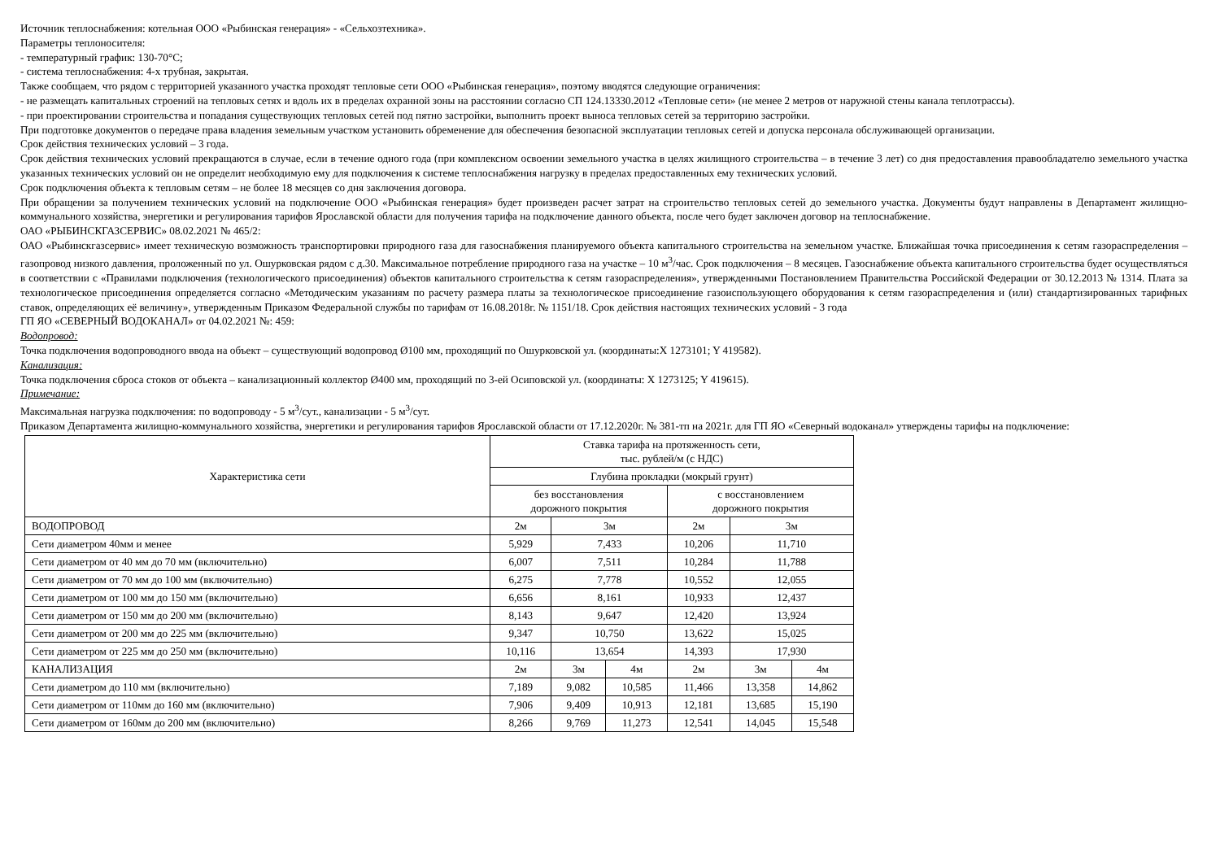Источник теплоснабжения: котельная ООО «Рыбинская генерация» - «Сельхозтехника».
Параметры теплоносителя:
- температурный график: 130-70°С;
- система теплоснабжения: 4-х трубная, закрытая.
Также сообщаем, что рядом с территорией указанного участка проходят тепловые сети ООО «Рыбинская генерация», поэтому вводятся следующие ограничения:
- не размещать капитальных строений на тепловых сетях и вдоль их в пределах охранной зоны на расстоянии согласно СП 124.13330.2012 «Тепловые сети» (не менее 2 метров от наружной стены канала теплотрассы).
- при проектировании строительства и попадания существующих тепловых сетей под пятно застройки, выполнить проект выноса тепловых сетей за территорию застройки.
При подготовке документов о передаче права владения земельным участком установить обременение для обеспечения безопасной эксплуатации тепловых сетей и допуска персонала обслуживающей организации.
Срок действия технических условий – 3 года.
Срок действия технических условий прекращаются в случае, если в течение одного года (при комплексном освоении земельного участка в целях жилищного строительства – в течение 3 лет) со дня предоставления правообладателю земельного участка указанных технических условий он не определит необходимую ему для подключения к системе теплоснабжения нагрузку в пределах предоставленных ему технических условий.
Срок подключения объекта к тепловым сетям – не более 18 месяцев со дня заключения договора.
При обращении за получением технических условий на подключение ООО «Рыбинская генерация» будет произведен расчет затрат на строительство тепловых сетей до земельного участка. Документы будут направлены в Департамент жилищно-коммунального хозяйства, энергетики и регулирования тарифов Ярославской области для получения тарифа на подключение данного объекта, после чего будет заключен договор на теплоснабжение.
ОАО «РЫБИНСКГАЗСЕРВИС» 08.02.2021 № 465/2:
ОАО «Рыбинскгазсервис» имеет техническую возможность транспортировки природного газа для газоснабжения планируемого объекта капитального строительства на земельном участке. Ближайшая точка присоединения к сетям газораспределения – газопровод низкого давления, проложенный по ул. Ошурковская рядом с д.30. Максимальное потребление природного газа на участке – 10 м<sup>3</sup>/час. Срок подключения – 8 месяцев. Газоснабжение объекта капитального строительства будет осуществляться в соответствии с «Правилами подключения (технологического присоединения) объектов капитального строительства к сетям газораспределения», утвержденными Постановлением Правительства Российской Федерации от 30.12.2013 № 1314. Плата за технологическое присоединения определяется согласно «Методическим указаниям по расчету размера платы за технологическое присоединение газоиспользующего оборудования к сетям газораспределения и (или) стандартизированных тарифных ставок, определяющих её величину», утвержденным Приказом Федеральной службы по тарифам от 16.08.2018г. № 1151/18. Срок действия настоящих технических условий - 3 года
ГП ЯО «СЕВЕРНЫЙ ВОДОКАНАЛ» от 04.02.2021 №: 459:
Водопровод:
Точка подключения водопроводного ввода на объект – существующий водопровод Ø100 мм, проходящий по Ошурковской ул. (координаты:X 1273101; Y 419582).
Канализация:
Точка подключения сброса стоков от объекта – канализационный коллектор Ø400 мм, проходящий по 3-ей Осиповской ул. (координаты: X 1273125; Y 419615).
Примечание:
Максимальная нагрузка подключения: по водопроводу - 5 м<sup>3</sup>/сут., канализации - 5 м<sup>3</sup>/сут.
Приказом Департамента жилищно-коммунального хозяйства, энергетики и регулирования тарифов Ярославской области от 17.12.2020г. № 381-тп на 2021г. для ГП ЯО «Северный водоканал» утверждены тарифы на подключение:
| Характеристика сети | Ставка тарифа на протяженность сети, тыс. рублей/м (с НДС) | | | | | |
| | Глубина прокладки (мокрый грунт) | | | | | |
| | без восстановления дорожного покрытия | | | с восстановлением дорожного покрытия | | |
| ВОДОПРОВОД | 2м | 3м | | 2м | 3м | |
| Сети диаметром 40мм и менее | 5,929 | 7,433 | | 10,206 | 11,710 | |
| Сети диаметром от 40 мм до 70 мм (включительно) | 6,007 | 7,511 | | 10,284 | 11,788 | |
| Сети диаметром от 70 мм до 100 мм (включительно) | 6,275 | 7,778 | | 10,552 | 12,055 | |
| Сети диаметром от 100 мм до 150 мм (включительно) | 6,656 | 8,161 | | 10,933 | 12,437 | |
| Сети диаметром от 150 мм до 200 мм (включительно) | 8,143 | 9,647 | | 12,420 | 13,924 | |
| Сети диаметром от 200 мм до 225 мм (включительно) | 9,347 | 10,750 | | 13,622 | 15,025 | |
| Сети диаметром от 225 мм до 250 мм (включительно) | 10,116 | 13,654 | | 14,393 | 17,930 | |
| КАНАЛИЗАЦИЯ | 2м | 3м | 4м | 2м | 3м | 4м |
| Сети диаметром до 110 мм (включительно) | 7,189 | 9,082 | 10,585 | 11,466 | 13,358 | 14,862 |
| Сети диаметром от 110мм до 160 мм (включительно) | 7,906 | 9,409 | 10,913 | 12,181 | 13,685 | 15,190 |
| Сети диаметром от 160мм до 200 мм (включительно) | 8,266 | 9,769 | 11,273 | 12,541 | 14,045 | 15,548 |